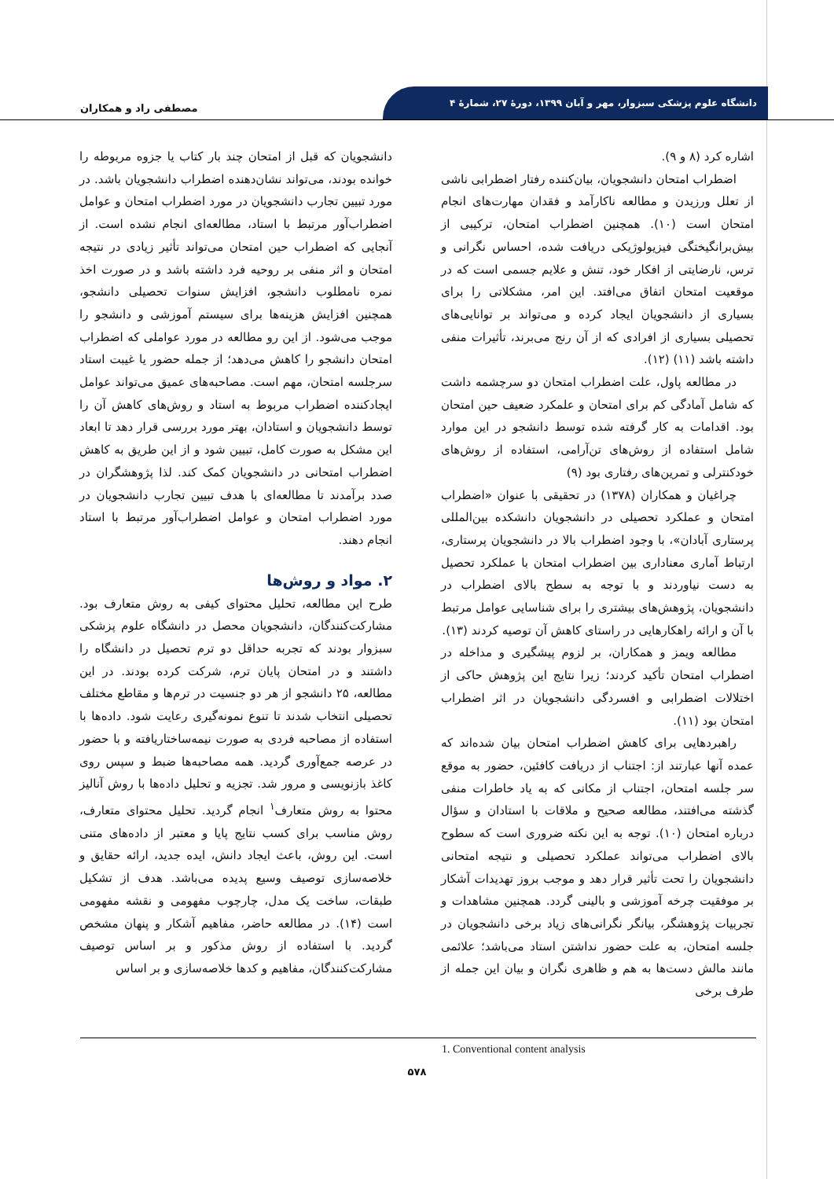دانشگاه علوم پزشکی سبزوار، مهر و آبان ۱۳۹۹، دورهٔ ۲۷، شمارهٔ ۴
مصطفی راد و همکاران
اشاره کرد (۸ و ۹).
اضطراب امتحان دانشجویان، بیان‌کننده رفتار اضطرابی ناشی از تعلل ورزیدن و مطالعه ناکارآمد و فقدان مهارت‌های انجام امتحان است (۱۰). همچنین اضطراب امتحان، ترکیبی از بیش‌برانگیختگی فیزیولوژیکی دریافت شده، احساس نگرانی و ترس، نارضایتی از افکار خود، تنش و علایم جسمی است که در موقعیت امتحان اتفاق می‌افتد. این امر، مشکلاتی را برای بسیاری از دانشجویان ایجاد کرده و می‌تواند بر توانایی‌های تحصیلی بسیاری از افرادی که از آن رنج می‌برند، تأثیرات منفی داشته باشد (۱۱) (۱۲).
در مطالعه پاول، علت اضطراب امتحان دو سرچشمه داشت که شامل آمادگی کم برای امتحان و علمکرد ضعیف حین امتحان بود. اقدامات به کار گرفته شده توسط دانشجو در این موارد شامل استفاده از روش‌های تن‌آرامی، استفاده از روش‌های خودکنترلی و تمرین‌های رفتاری بود (۹)
چراغیان و همکاران (۱۳۷۸) در تحقیقی با عنوان «اضطراب امتحان و عملکرد تحصیلی در دانشجویان دانشکده بین‌المللی پرستاری آبادان»، با وجود اضطراب بالا در دانشجویان پرستاری، ارتباط آماری معناداری بین اضطراب امتحان با عملکرد تحصیل به دست نیاوردند و با توجه به سطح بالای اضطراب در دانشجویان، پژوهش‌های بیشتری را برای شناسایی عوامل مرتبط با آن و ارائه راهکارهایی در راستای کاهش آن توصیه کردند (۱۳).
مطالعه ویمز و همکاران، بر لزوم پیشگیری و مداخله در اضطراب امتحان تأکید کردند؛ زیرا نتایج این پژوهش حاکی از اختلالات اضطرابی و افسردگی دانشجویان در اثر اضطراب امتحان بود (۱۱).
راهبردهایی برای کاهش اضطراب امتحان بیان شده‌اند که عمده آنها عبارتند از: اجتناب از دریافت کافئین، حضور به موقع سر جلسه امتحان، اجتناب از مکانی که به یاد خاطرات منفی گذشته می‌افتند، مطالعه صحیح و ملاقات با استادان و سؤال درباره امتحان (۱۰). توجه به این نکته ضروری است که سطوح بالای اضطراب می‌تواند عملکرد تحصیلی و نتیجه امتحانی دانشجویان را تحت تأثیر قرار دهد و موجب بروز تهدیدات آشکار بر موفقیت چرخه آموزشی و بالینی گردد. همچنین مشاهدات و تجربیات پژوهشگر، بیانگر نگرانی‌های زیاد برخی دانشجویان در جلسه امتحان، به علت حضور نداشتن استاد می‌باشد؛ علائمی مانند مالش دست‌ها به هم و ظاهری نگران و بیان این جمله از طرف برخی
دانشجویان که قبل از امتحان چند بار کتاب یا جزوه مربوطه را خوانده بودند، می‌تواند نشان‌دهنده اضطراب دانشجویان باشد. در مورد تبیین تجارب دانشجویان در مورد اضطراب امتحان و عوامل اضطراب‌آور مرتبط با استاد، مطالعه‌ای انجام نشده است. از آنجایی که اضطراب حین امتحان می‌تواند تأثیر زیادی در نتیجه امتحان و اثر منفی بر روحیه فرد داشته باشد و در صورت اخذ نمره نامطلوب دانشجو، افزایش سنوات تحصیلی دانشجو، همچنین افزایش هزینه‌ها برای سیستم آموزشی و دانشجو را موجب می‌شود. از این رو مطالعه در مورد عواملی که اضطراب امتحان دانشجو را کاهش می‌دهد؛ از جمله حضور یا غیبت استاد سرجلسه امتحان، مهم است. مصاحبه‌های عمیق می‌تواند عوامل ایجادکننده اضطراب مربوط به استاد و روش‌های کاهش آن را توسط دانشجویان و استادان، بهتر مورد بررسی قرار دهد تا ابعاد این مشکل به صورت کامل، تبیین شود و از این طریق به کاهش اضطراب امتحانی در دانشجویان کمک کند. لذا پژوهشگران در صدد برآمدند تا مطالعه‌ای با هدف تبیین تجارب دانشجویان در مورد اضطراب امتحان و عوامل اضطراب‌آور مرتبط با استاد انجام دهند.
۲. مواد و روش‌ها
طرح این مطالعه، تحلیل محتوای کیفی به روش متعارف بود. مشارکت‌کنندگان، دانشجویان محصل در دانشگاه علوم پزشکی سبزوار بودند که تجربه حداقل دو ترم تحصیل در دانشگاه را داشتند و در امتحان پایان ترم، شرکت کرده بودند. در این مطالعه، ۲۵ دانشجو از هر دو جنسیت در ترم‌ها و مقاطع مختلف تحصیلی انتخاب شدند تا تنوع نمونه‌گیری رعایت شود. داده‌ها با استفاده از مصاحبه فردی به صورت نیمه‌ساختاریافته و با حضور در عرصه جمع‌آوری گردید. همه مصاحبه‌ها ضبط و سپس روی کاغذ بازنویسی و مرور شد. تجزیه و تحلیل داده‌ها با روش آنالیز محتوا به روش متعارف<sup>۱</sup> انجام گردید. تحلیل محتوای متعارف، روش مناسب برای کسب نتایج پایا و معتبر از داده‌های متنی است. این روش، باعث ایجاد دانش، ایده جدید، ارائه حقایق و خلاصه‌سازی توصیف وسیع پدیده می‌باشد. هدف از تشکیل طبقات، ساخت یک مدل، چارچوب مفهومی و نقشه مفهومی است (۱۴). در مطالعه حاضر، مفاهیم آشکار و پنهان مشخص گردید. با استفاده از روش مذکور و بر اساس توصیف مشارکت‌کنندگان، مفاهیم و کدها خلاصه‌سازی و بر اساس
1. Conventional content analysis
۵۷۸